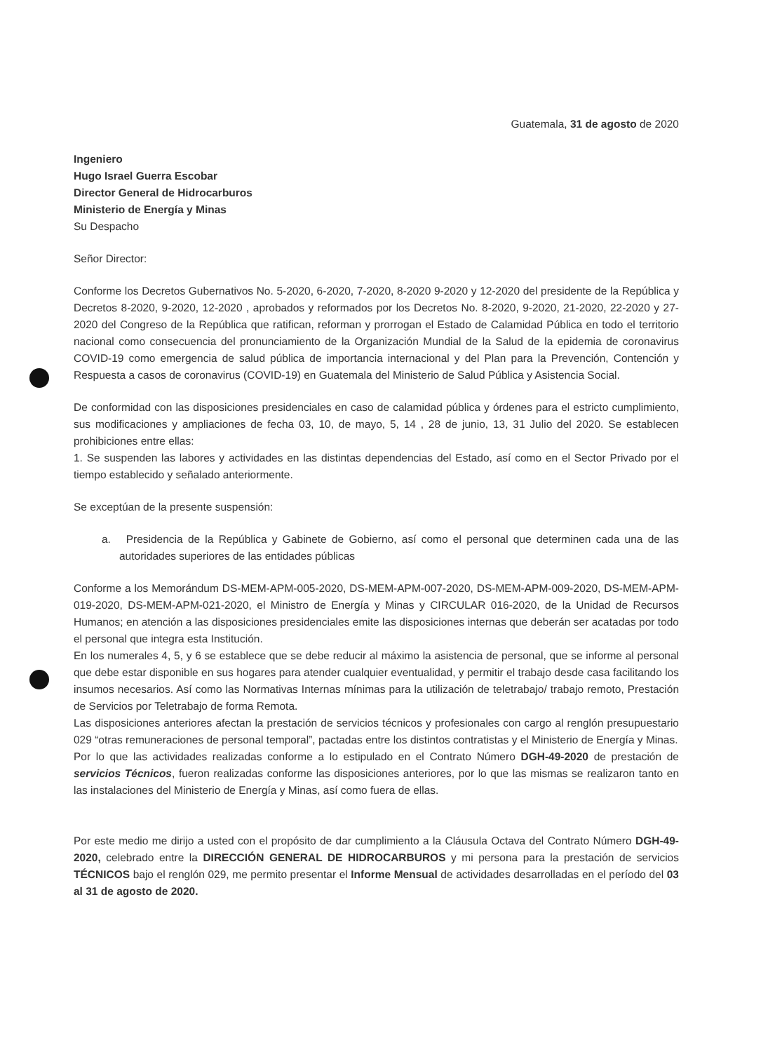Guatemala, 31 de agosto de 2020
Ingeniero
Hugo Israel Guerra Escobar
Director General de Hidrocarburos
Ministerio de Energía y Minas
Su Despacho
Señor Director:
Conforme los Decretos Gubernativos No. 5-2020, 6-2020, 7-2020, 8-2020 9-2020 y 12-2020 del presidente de la República y Decretos 8-2020, 9-2020, 12-2020 , aprobados y reformados por los Decretos No. 8-2020, 9-2020, 21-2020, 22-2020 y 27-2020 del Congreso de la República que ratifican, reforman y prorrogan el Estado de Calamidad Pública en todo el territorio nacional como consecuencia del pronunciamiento de la Organización Mundial de la Salud de la epidemia de coronavirus COVID-19 como emergencia de salud pública de importancia internacional y del Plan para la Prevención, Contención y Respuesta a casos de coronavirus (COVID-19) en Guatemala del Ministerio de Salud Pública y Asistencia Social.
De conformidad con las disposiciones presidenciales en caso de calamidad pública y órdenes para el estricto cumplimiento, sus modificaciones y ampliaciones de fecha 03, 10, de mayo, 5, 14 , 28 de junio, 13, 31 Julio del 2020. Se establecen prohibiciones entre ellas:
1. Se suspenden las labores y actividades en las distintas dependencias del Estado, así como en el Sector Privado por el tiempo establecido y señalado anteriormente.
Se exceptúan de la presente suspensión:
a. Presidencia de la República y Gabinete de Gobierno, así como el personal que determinen cada una de las autoridades superiores de las entidades públicas
Conforme a los Memorándum DS-MEM-APM-005-2020, DS-MEM-APM-007-2020, DS-MEM-APM-009-2020, DS-MEM-APM-019-2020, DS-MEM-APM-021-2020, el Ministro de Energía y Minas y CIRCULAR 016-2020, de la Unidad de Recursos Humanos; en atención a las disposiciones presidenciales emite las disposiciones internas que deberán ser acatadas por todo el personal que integra esta Institución.
En los numerales 4, 5, y 6 se establece que se debe reducir al máximo la asistencia de personal, que se informe al personal que debe estar disponible en sus hogares para atender cualquier eventualidad, y permitir el trabajo desde casa facilitando los insumos necesarios. Así como las Normativas Internas mínimas para la utilización de teletrabajo/ trabajo remoto, Prestación de Servicios por Teletrabajo de forma Remota.
Las disposiciones anteriores afectan la prestación de servicios técnicos y profesionales con cargo al renglón presupuestario 029 “otras remuneraciones de personal temporal”, pactadas entre los distintos contratistas y el Ministerio de Energía y Minas.
Por lo que las actividades realizadas conforme a lo estipulado en el Contrato Número DGH-49-2020 de prestación de servicios Técnicos, fueron realizadas conforme las disposiciones anteriores, por lo que las mismas se realizaron tanto en las instalaciones del Ministerio de Energía y Minas, así como fuera de ellas.
Por este medio me dirijo a usted con el propósito de dar cumplimiento a la Cláusula Octava del Contrato Número DGH-49-2020, celebrado entre la DIRECCIÓN GENERAL DE HIDROCARBUROS y mi persona para la prestación de servicios TÉCNICOS bajo el renglón 029, me permito presentar el Informe Mensual de actividades desarrolladas en el período del 03 al 31 de agosto de 2020.